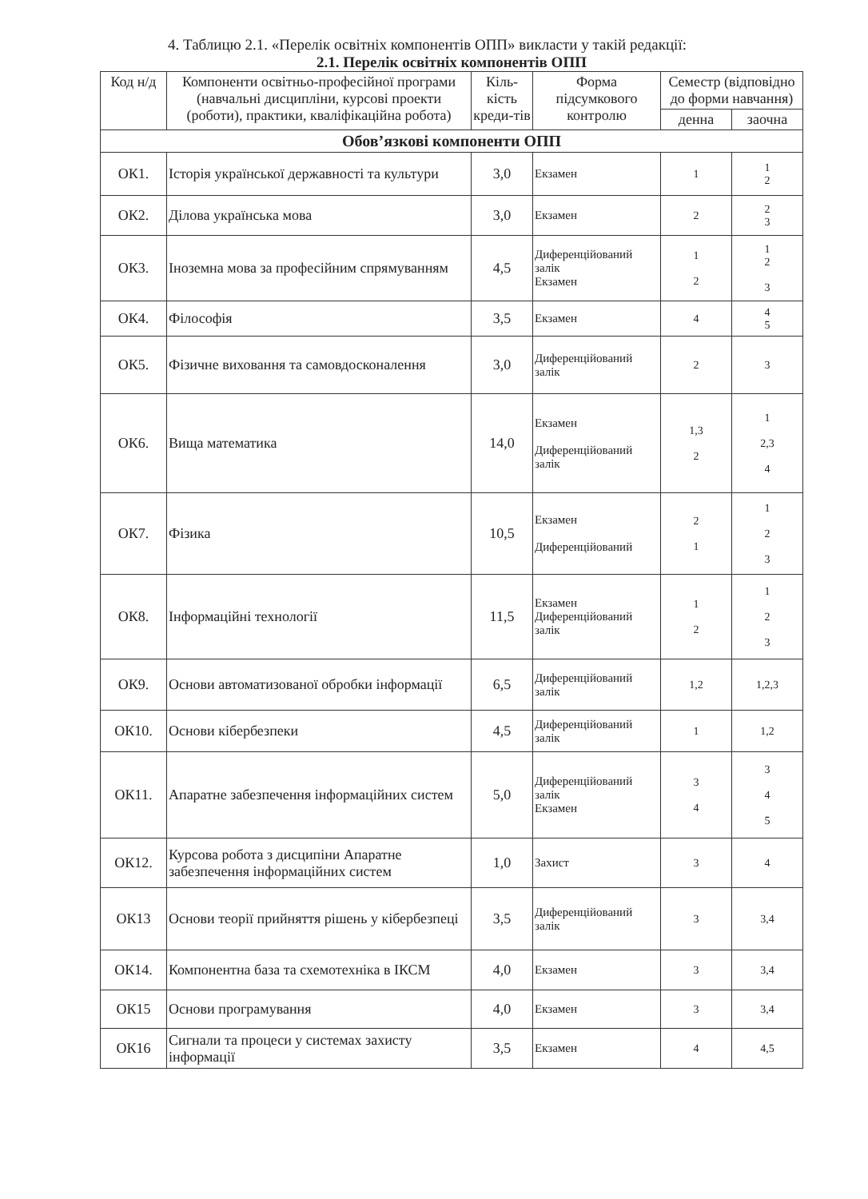4. Таблицю 2.1. «Перелік освітніх компонентів ОПП» викласти у такій редакції:
2.1. Перелік освітніх компонентів ОПП
| Код н/д | Компоненти освітньо-професійної програми (навчальні дисципліни, курсові проекти (роботи), практики, кваліфікаційна робота) | Кіль-кість креди-тів | Форма підсумкового контролю | Семестр (відповідно до форми навчання) | |
| --- | --- | --- | --- | --- | --- |
| | | | | денна | заочна |
| Обов’язкові компоненти ОПП | | | | | |
| ОК1. | Історія української державності та культури | 3,0 | Екзамен | 1 | 1 2 |
| ОК2. | Ділова українська мова | 3,0 | Екзамен | 2 | 2 3 |
| ОК3. | Іноземна мова за професійним спрямуванням | 4,5 | Диференційований залік Екзамен | 1 2 | 1 2 3 |
| ОК4. | Філософія | 3,5 | Екзамен | 4 | 4 5 |
| ОК5. | Фізичне виховання та самовдосконалення | 3,0 | Диференційований залік | 2 | 3 |
| ОК6. | Вища математика | 14,0 | Екзамен Диференційований залік | 1,3 2 | 1 2,3 4 |
| ОК7. | Фізика | 10,5 | Екзамен Диференційований | 2 1 | 1 2 3 |
| ОК8. | Інформаційні технології | 11,5 | Екзамен Диференційований залік | 1 2 | 1 2 3 |
| ОК9. | Основи автоматизованої обробки інформації | 6,5 | Диференційований залік | 1,2 | 1,2,3 |
| ОК10. | Основи кібербезпеки | 4,5 | Диференційований залік | 1 | 1,2 |
| ОК11. | Апаратне забезпечення інформаційних систем | 5,0 | Диференційований залік Екзамен | 3 4 | 3 4 5 |
| ОК12. | Курсова робота з дисципіни Апаратне забезпечення інформаційних систем | 1,0 | Захист | 3 | 4 |
| ОК13 | Основи теорії прийняття рішень у кібербезпеці | 3,5 | Диференційований залік | 3 | 3,4 |
| ОК14. | Компонентна база та схемотехніка в ІКСМ | 4,0 | Екзамен | 3 | 3,4 |
| ОК15 | Основи програмування | 4,0 | Екзамен | 3 | 3,4 |
| ОК16 | Сигнали та процеси у системах захисту інформації | 3,5 | Екзамен | 4 | 4,5 |